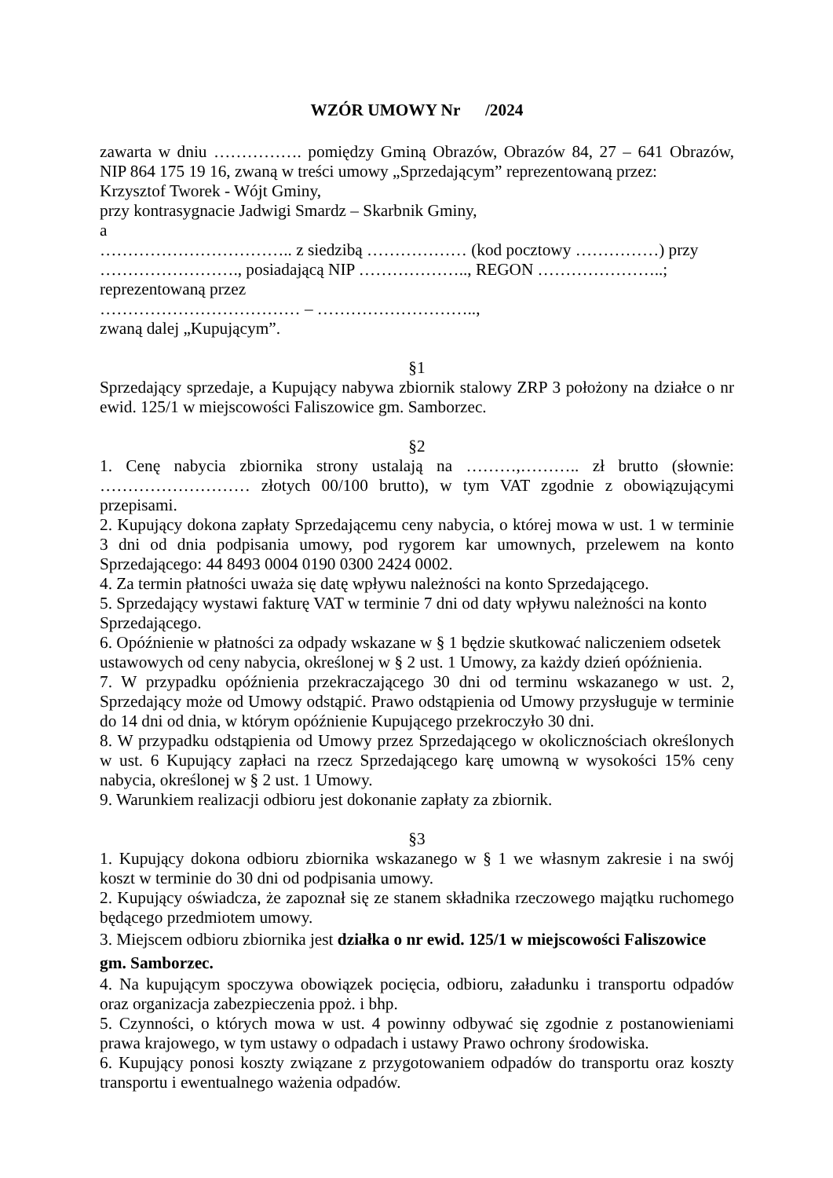WZÓR UMOWY Nr /2024
zawarta w dniu ……………. pomiędzy Gminą Obrazów, Obrazów 84, 27 – 641 Obrazów, NIP 864 175 19 16, zwaną w treści umowy „Sprzedającym” reprezentowaną przez:
Krzysztof Tworek - Wójt Gminy,
przy kontrasygnacie Jadwigi Smardz – Skarbnik Gminy,
a
…………………………….. z siedzibą ……………… (kod pocztowy ……………) przy ……………………., posiadającą NIP ……………….., REGON …………………..;
reprezentowaną przez
……………………………… – ………………………..,
zwaną dalej „Kupującym”.
§1
Sprzedający sprzedaje, a Kupujący nabywa zbiornik stalowy ZRP 3 położony na działce o nr ewid. 125/1 w miejscowości Faliszowice gm. Samborzec.
§2
1. Cenę nabycia zbiornika strony ustalają na ………,……….. zł brutto (słownie: ……………………… złotych 00/100 brutto), w tym VAT zgodnie z obowiązującymi przepisami.
2. Kupujący dokona zapłaty Sprzedającemu ceny nabycia, o której mowa w ust. 1 w terminie 3 dni od dnia podpisania umowy, pod rygorem kar umownych, przelewem na konto Sprzedającego: 44 8493 0004 0190 0300 2424 0002.
4. Za termin płatności uważa się datę wpływu należności na konto Sprzedającego.
5. Sprzedający wystawi fakturę VAT w terminie 7 dni od daty wpływu należności na konto Sprzedającego.
6. Opóźnienie w płatności za odpady wskazane w § 1 będzie skutkować naliczeniem odsetek ustawowych od ceny nabycia, określonej w § 2 ust. 1 Umowy, za każdy dzień opóźnienia.
7. W przypadku opóźnienia przekraczającego 30 dni od terminu wskazanego w ust. 2, Sprzedający może od Umowy odstąpić. Prawo odstąpienia od Umowy przysługuje w terminie do 14 dni od dnia, w którym opóźnienie Kupującego przekroczyło 30 dni.
8. W przypadku odstąpienia od Umowy przez Sprzedającego w okolicznościach określonych w ust. 6 Kupujący zapłaci na rzecz Sprzedającego karę umowną w wysokości 15% ceny nabycia, określonej w § 2 ust. 1 Umowy.
9. Warunkiem realizacji odbioru jest dokonanie zapłaty za zbiornik.
§3
1. Kupujący dokona odbioru zbiornika wskazanego w § 1 we własnym zakresie i na swój koszt w terminie do 30 dni od podpisania umowy.
2. Kupujący oświadcza, że zapoznał się ze stanem składnika rzeczowego majątku ruchomego będącego przedmiotem umowy.
3. Miejscem odbioru zbiornika jest działka o nr ewid. 125/1 w miejscowości Faliszowice gm. Samborzec.
4. Na kupującym spoczywa obowiązek pocięcia, odbioru, załadunku i transportu odpadów oraz organizacja zabezpieczenia ppoż. i bhp.
5. Czynności, o których mowa w ust. 4 powinny odbywać się zgodnie z postanowieniami prawa krajowego, w tym ustawy o odpadach i ustawy Prawo ochrony środowiska.
6. Kupujący ponosi koszty związane z przygotowaniem odpadów do transportu oraz koszty transportu i ewentualnego ważenia odpadów.